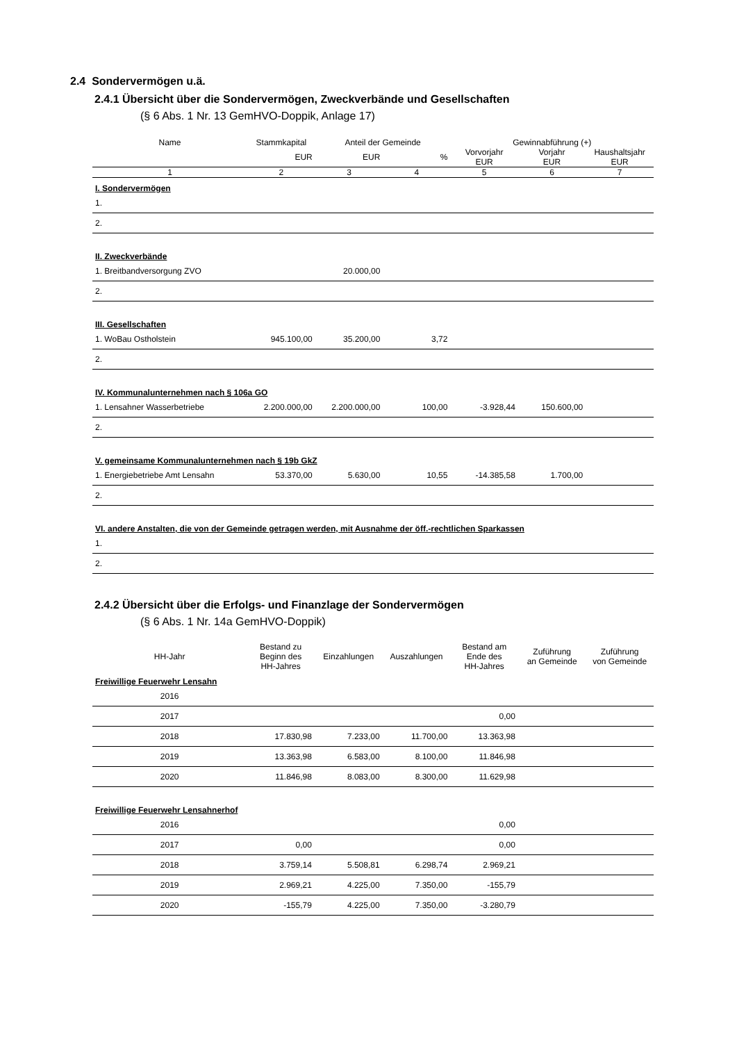2.4 Sondervermögen u.ä.
2.4.1 Übersicht über die Sondervermögen, Zweckverbände und Gesellschaften
(§ 6 Abs. 1 Nr. 13 GemHVO-Doppik, Anlage 17)
| Name | Stammkapital | Anteil der Gemeinde | | Gewinnabführung (+) | | |
| --- | --- | --- | --- | --- | --- | --- |
| | EUR | EUR | % | Vorvorjahr EUR | Vorjahr EUR | Haushaltsjahr EUR |
| 1 | 2 | 3 | 4 | 5 | 6 | 7 |
| I. Sondervermögen | | | | | | |
| 1. | | | | | | |
| 2. | | | | | | |
| II. Zweckverbände | | | | | | |
| 1. Breitbandversorgung ZVO | | 20.000,00 | | | | |
| 2. | | | | | | |
| III. Gesellschaften | | | | | | |
| 1. WoBau Ostholstein | 945.100,00 | 35.200,00 | 3,72 | | | |
| 2. | | | | | | |
| IV. Kommunalunternehmen nach § 106a GO | | | | | | |
| 1. Lensahner Wasserbetriebe | 2.200.000,00 | 2.200.000,00 | 100,00 | -3.928,44 | 150.600,00 | |
| 2. | | | | | | |
| V. gemeinsame Kommunalunternehmen nach § 19b GkZ | | | | | | |
| 1. Energiebetriebe Amt Lensahn | 53.370,00 | 5.630,00 | 10,55 | -14.385,58 | 1.700,00 | |
| 2. | | | | | | |
| VI. andere Anstalten, die von der Gemeinde getragen werden, mit Ausnahme der öff.-rechtlichen Sparkassen | | | | | | |
| 1. | | | | | | |
| 2. | | | | | | |
2.4.2 Übersicht über die Erfolgs- und Finanzlage der Sondervermögen
(§ 6 Abs. 1 Nr. 14a GemHVO-Doppik)
| HH-Jahr | Bestand zu Beginn des HH-Jahres | Einzahlungen | Auszahlungen | Bestand am Ende des HH-Jahres | Zuführung an Gemeinde | Zuführung von Gemeinde |
| --- | --- | --- | --- | --- | --- | --- |
| Freiwillige Feuerwehr Lensahn | | | | | | |
| 2016 | | | | | | |
| 2017 | | | | 0,00 | | |
| 2018 | 17.830,98 | 7.233,00 | 11.700,00 | 13.363,98 | | |
| 2019 | 13.363,98 | 6.583,00 | 8.100,00 | 11.846,98 | | |
| 2020 | 11.846,98 | 8.083,00 | 8.300,00 | 11.629,98 | | |
| Freiwillige Feuerwehr Lensahnerhof | | | | | | |
| 2016 | | | | 0,00 | | |
| 2017 | 0,00 | | | 0,00 | | |
| 2018 | 3.759,14 | 5.508,81 | 6.298,74 | 2.969,21 | | |
| 2019 | 2.969,21 | 4.225,00 | 7.350,00 | -155,79 | | |
| 2020 | -155,79 | 4.225,00 | 7.350,00 | -3.280,79 | | |